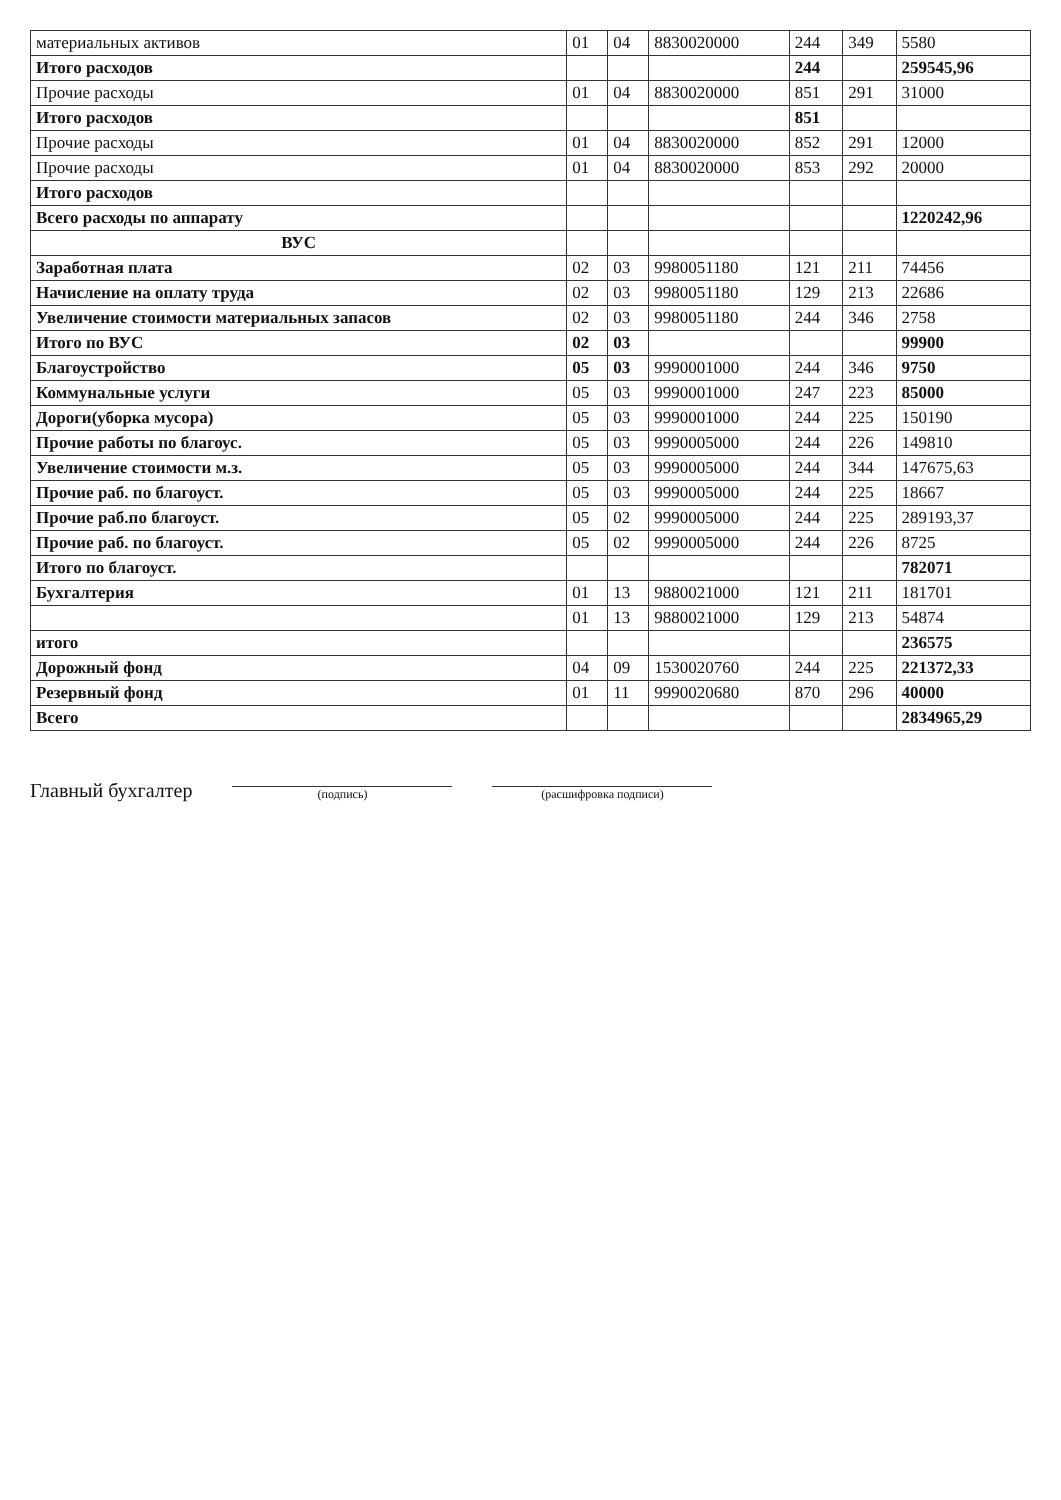| материальных активов | 01 | 04 | 8830020000 | 244 | 349 | 5580 |
| Итого расходов | | | | 244 | | 259545,96 |
| Прочие расходы | 01 | 04 | 8830020000 | 851 | 291 | 31000 |
| Итого расходов | | | | 851 | | |
| Прочие расходы | 01 | 04 | 8830020000 | 852 | 291 | 12000 |
| Прочие расходы | 01 | 04 | 8830020000 | 853 | 292 | 20000 |
| Итого расходов | | | | | | |
| Всего расходы по аппарату | | | | | | 1220242,96 |
| ВУС | | | | | | |
| Заработная плата | 02 | 03 | 9980051180 | 121 | 211 | 74456 |
| Начисление на оплату труда | 02 | 03 | 9980051180 | 129 | 213 | 22686 |
| Увеличение стоимости материальных запасов | 02 | 03 | 9980051180 | 244 | 346 | 2758 |
| Итого по ВУС | 02 | 03 | | | | 99900 |
| Благоустройство | 05 | 03 | 9990001000 | 244 | 346 | 9750 |
| Коммунальные услуги | 05 | 03 | 9990001000 | 247 | 223 | 85000 |
| Дороги(уборка мусора) | 05 | 03 | 9990001000 | 244 | 225 | 150190 |
| Прочие работы по благоус. | 05 | 03 | 9990005000 | 244 | 226 | 149810 |
| Увеличение стоимости м.з. | 05 | 03 | 9990005000 | 244 | 344 | 147675,63 |
| Прочие раб. по благоуст. | 05 | 03 | 9990005000 | 244 | 225 | 18667 |
| Прочие раб.по благоуст. | 05 | 02 | 9990005000 | 244 | 225 | 289193,37 |
| Прочие раб. по благоуст. | 05 | 02 | 9990005000 | 244 | 226 | 8725 |
| Итого по благоуст. | | | | | | 782071 |
| Бухгалтерия | 01 | 13 | 9880021000 | 121 | 211 | 181701 |
| | 01 | 13 | 9880021000 | 129 | 213 | 54874 |
| итого | | | | | | 236575 |
| Дорожный фонд | 04 | 09 | 1530020760 | 244 | 225 | 221372,33 |
| Резервный фонд | 01 | 11 | 9990020680 | 870 | 296 | 40000 |
| Всего | | | | | | 2834965,29 |
Главный бухгалтер
(подпись)
(расшифровка подписи)